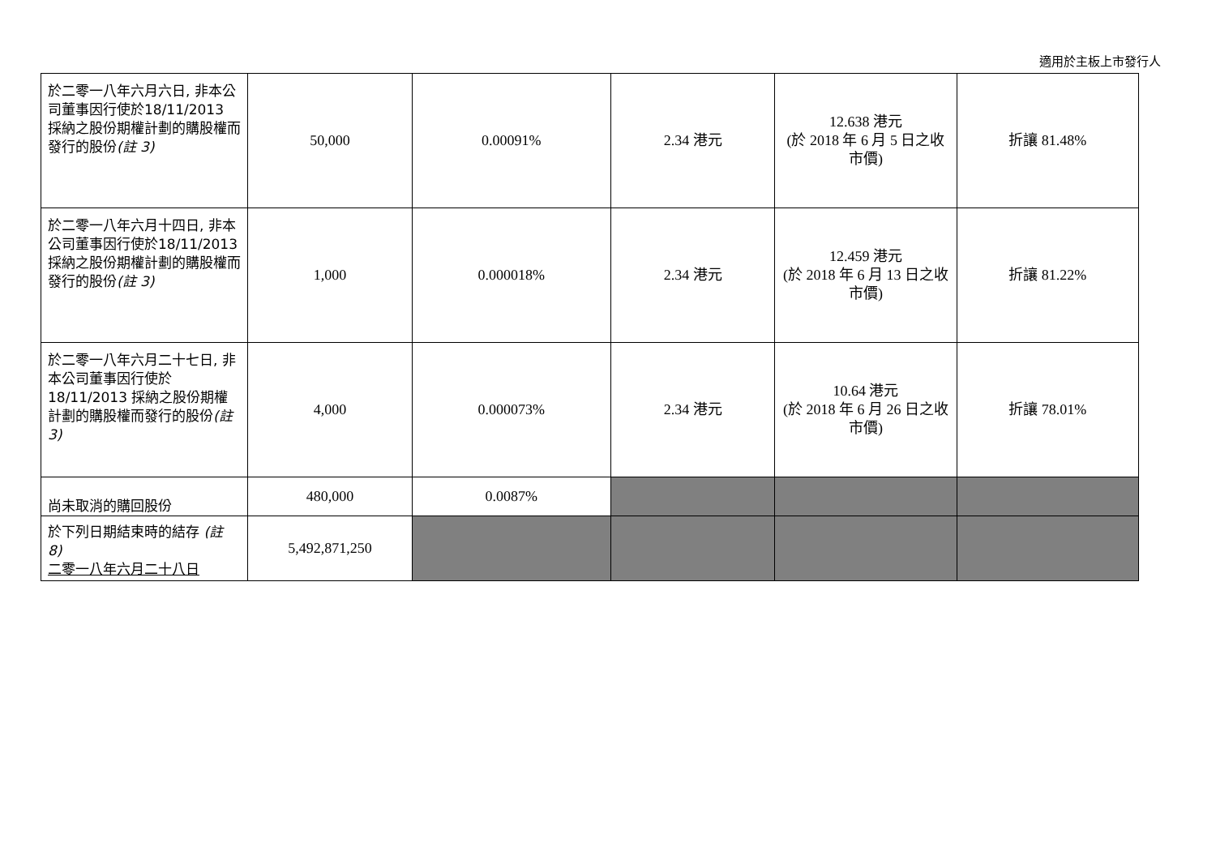適用於主板上市發行人
| 於二零一八年六月六日, 非本公司董事因行使於18/11/2013 採納之股份期權計劃的購股權而發行的股份 (註 3) | 50,000 | 0.00091% | 2.34 港元 | 12.638 港元 (於 2018 年 6 月 5 日之收市價) | 折讓 81.48% |
| 於二零一八年六月十四日, 非本公司董事因行使於18/11/2013 採納之股份期權計劃的購股權而發行的股份 (註 3) | 1,000 | 0.000018% | 2.34 港元 | 12.459 港元 (於 2018 年 6 月 13 日之收市價) | 折讓 81.22% |
| 於二零一八年六月二十七日, 非本公司董事因行使於18/11/2013 採納之股份期權計劃的購股權而發行的股份 (註 3) | 4,000 | 0.000073% | 2.34 港元 | 10.64 港元 (於 2018 年 6 月 26 日之收市價) | 折讓 78.01% |
| 尚未取消的購回股份 | 480,000 | 0.0087% | | | |
| 於下列日期結束時的結存 (註 8) 二零一八年六月二十八日 | 5,492,871,250 | | | | |